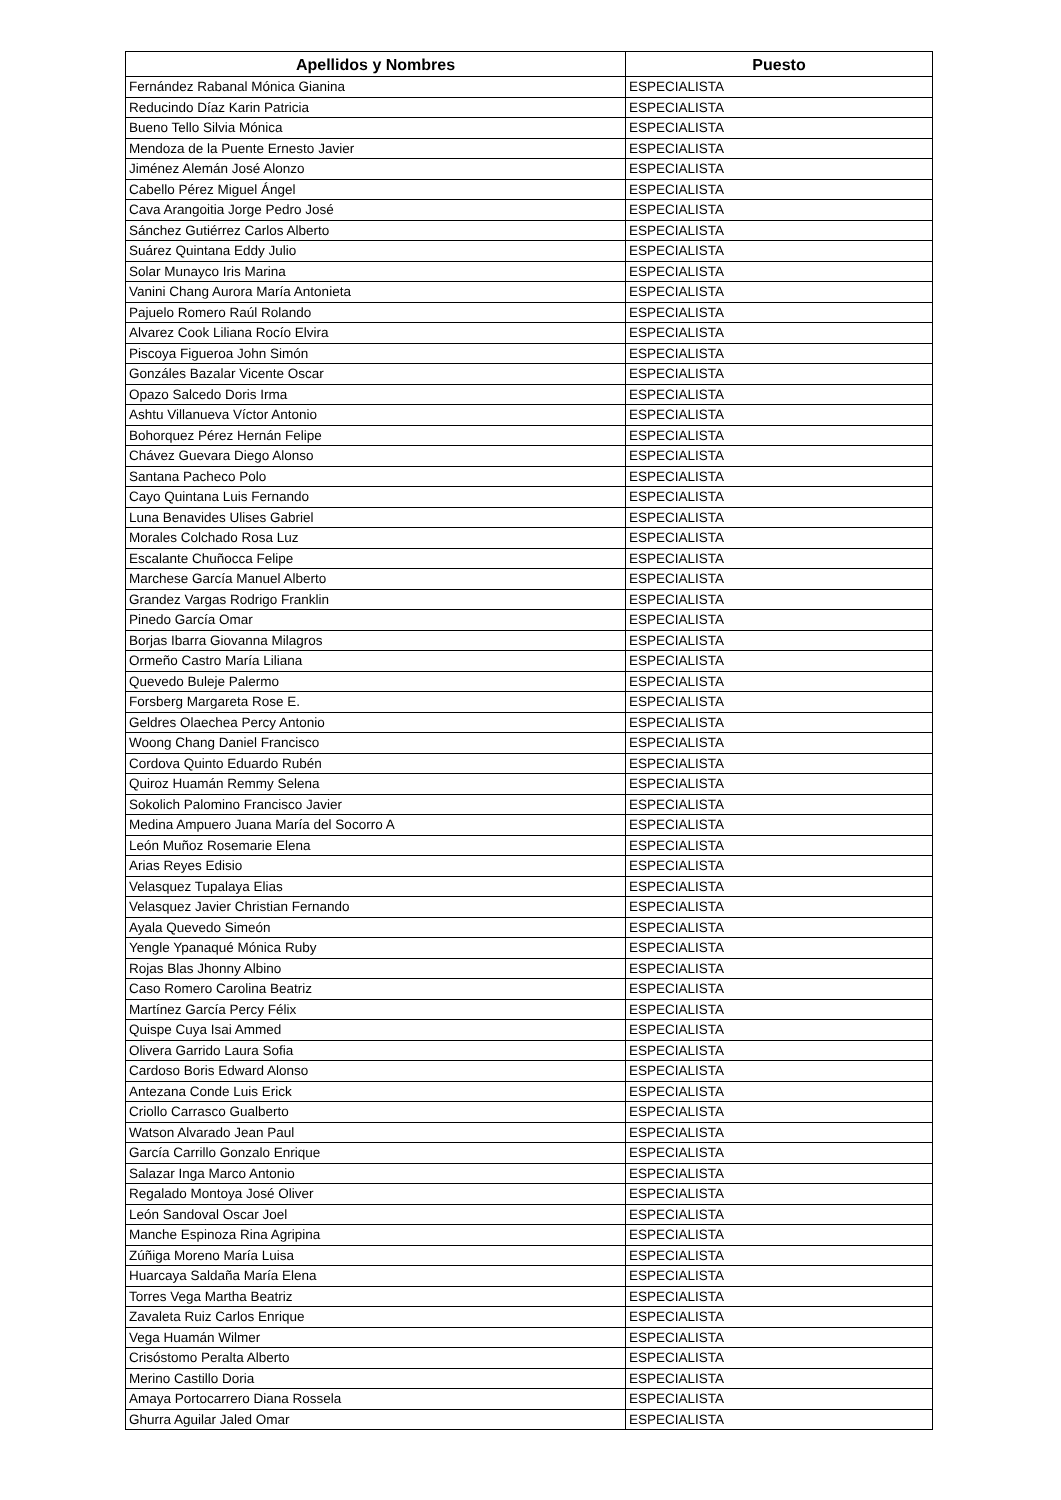| Apellidos y Nombres | Puesto |
| --- | --- |
| Fernández Rabanal Mónica Gianina | ESPECIALISTA |
| Reducindo Díaz Karin Patricia | ESPECIALISTA |
| Bueno Tello Silvia Mónica | ESPECIALISTA |
| Mendoza de la Puente Ernesto Javier | ESPECIALISTA |
| Jiménez Alemán José Alonzo | ESPECIALISTA |
| Cabello Pérez Miguel Ángel | ESPECIALISTA |
| Cava Arangoitia Jorge Pedro José | ESPECIALISTA |
| Sánchez Gutiérrez Carlos Alberto | ESPECIALISTA |
| Suárez Quintana Eddy Julio | ESPECIALISTA |
| Solar Munayco Iris Marina | ESPECIALISTA |
| Vanini Chang Aurora María Antonieta | ESPECIALISTA |
| Pajuelo Romero Raúl Rolando | ESPECIALISTA |
| Alvarez Cook Liliana Rocío Elvira | ESPECIALISTA |
| Piscoya Figueroa John Simón | ESPECIALISTA |
| Gonzáles Bazalar Vicente Oscar | ESPECIALISTA |
| Opazo Salcedo Doris Irma | ESPECIALISTA |
| Ashtu Villanueva Víctor Antonio | ESPECIALISTA |
| Bohorquez Pérez Hernán Felipe | ESPECIALISTA |
| Chávez Guevara Diego Alonso | ESPECIALISTA |
| Santana Pacheco Polo | ESPECIALISTA |
| Cayo Quintana Luis Fernando | ESPECIALISTA |
| Luna Benavides Ulises Gabriel | ESPECIALISTA |
| Morales Colchado Rosa Luz | ESPECIALISTA |
| Escalante Chuñocca Felipe | ESPECIALISTA |
| Marchese García Manuel Alberto | ESPECIALISTA |
| Grandez Vargas Rodrigo Franklin | ESPECIALISTA |
| Pinedo García Omar | ESPECIALISTA |
| Borjas Ibarra Giovanna Milagros | ESPECIALISTA |
| Ormeño Castro María Liliana | ESPECIALISTA |
| Quevedo Buleje Palermo | ESPECIALISTA |
| Forsberg Margareta Rose E. | ESPECIALISTA |
| Geldres Olaechea Percy Antonio | ESPECIALISTA |
| Woong Chang Daniel Francisco | ESPECIALISTA |
| Cordova Quinto Eduardo Rubén | ESPECIALISTA |
| Quiroz Huamán Remmy Selena | ESPECIALISTA |
| Sokolich Palomino Francisco Javier | ESPECIALISTA |
| Medina Ampuero Juana María del Socorro A | ESPECIALISTA |
| León Muñoz Rosemarie Elena | ESPECIALISTA |
| Arias Reyes Edisio | ESPECIALISTA |
| Velasquez Tupalaya Elias | ESPECIALISTA |
| Velasquez Javier Christian Fernando | ESPECIALISTA |
| Ayala Quevedo Simeón | ESPECIALISTA |
| Yengle Ypanaqué Mónica Ruby | ESPECIALISTA |
| Rojas Blas Jhonny Albino | ESPECIALISTA |
| Caso Romero Carolina Beatriz | ESPECIALISTA |
| Martínez García Percy Félix | ESPECIALISTA |
| Quispe Cuya Isai Ammed | ESPECIALISTA |
| Olivera Garrido Laura Sofia | ESPECIALISTA |
| Cardoso Boris Edward Alonso | ESPECIALISTA |
| Antezana Conde Luis Erick | ESPECIALISTA |
| Criollo Carrasco Gualberto | ESPECIALISTA |
| Watson Alvarado Jean Paul | ESPECIALISTA |
| García Carrillo Gonzalo Enrique | ESPECIALISTA |
| Salazar Inga Marco Antonio | ESPECIALISTA |
| Regalado Montoya José Oliver | ESPECIALISTA |
| León Sandoval Oscar Joel | ESPECIALISTA |
| Manche Espinoza Rina Agripina | ESPECIALISTA |
| Zúñiga Moreno María Luisa | ESPECIALISTA |
| Huarcaya Saldaña María Elena | ESPECIALISTA |
| Torres Vega Martha Beatriz | ESPECIALISTA |
| Zavaleta Ruiz Carlos Enrique | ESPECIALISTA |
| Vega Huamán Wilmer | ESPECIALISTA |
| Crisóstomo Peralta Alberto | ESPECIALISTA |
| Merino Castillo Doria | ESPECIALISTA |
| Amaya Portocarrero Diana Rossela | ESPECIALISTA |
| Ghurra Aguilar Jaled Omar | ESPECIALISTA |